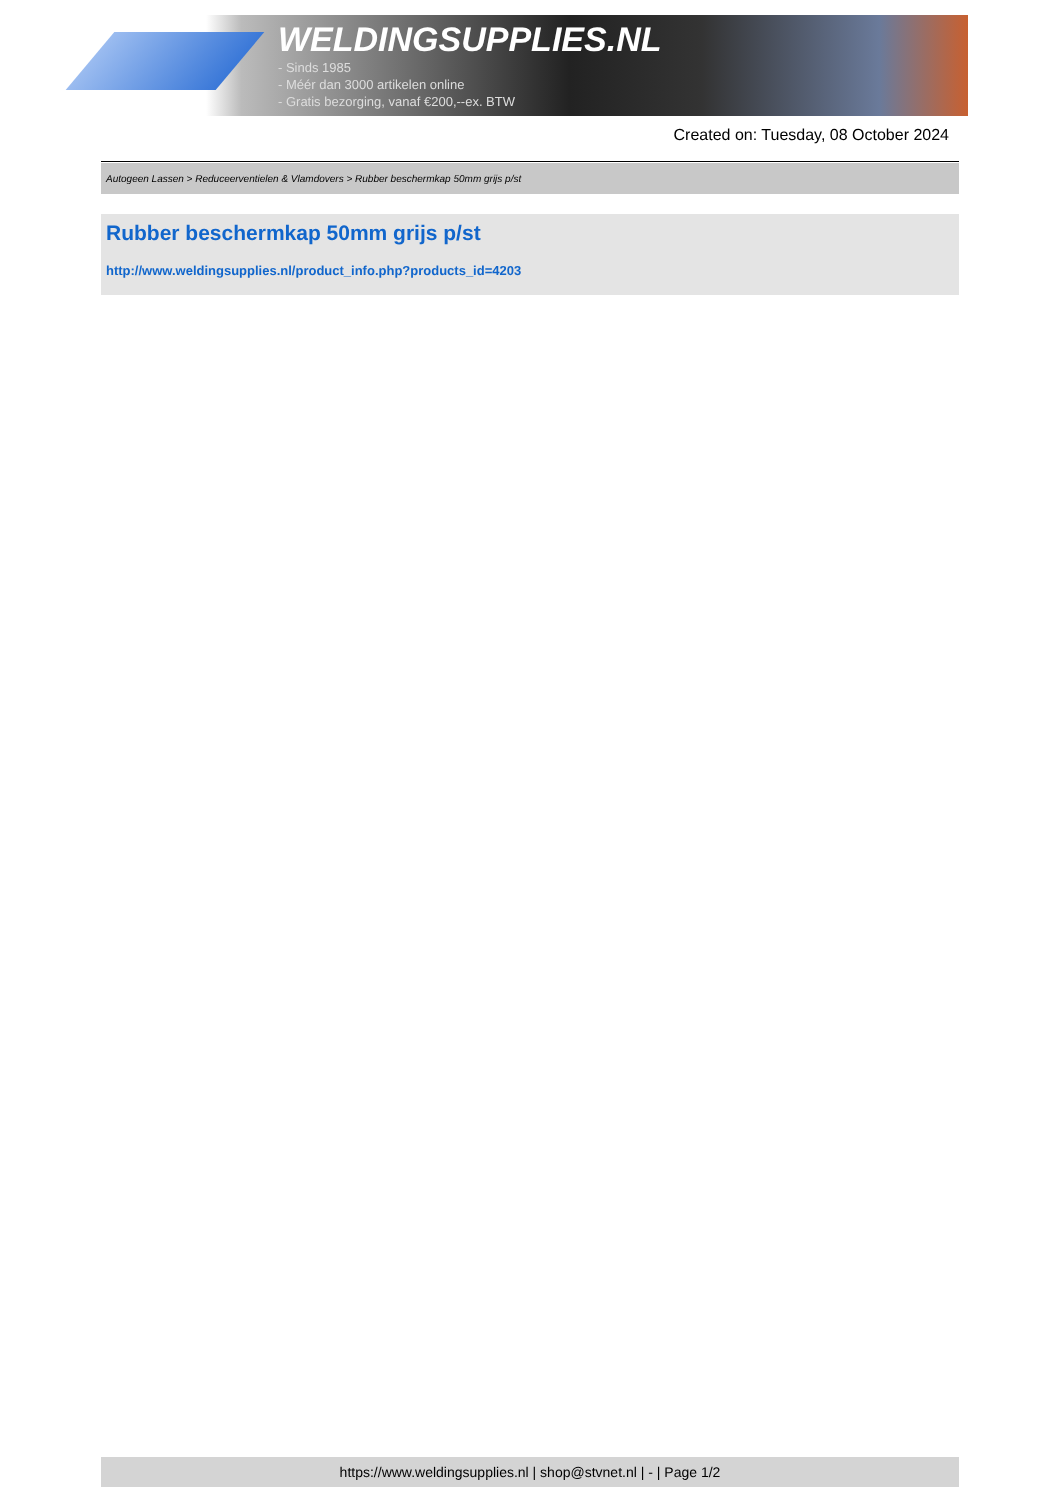WELDINGSUPPLIES.NL
- Sinds 1985
- Méér dan 3000 artikelen online
- Gratis bezorging, vanaf €200,--ex. BTW
Created on: Tuesday, 08 October 2024
Autogeen Lassen > Reduceerventielen & Vlamdovers > Rubber beschermkap 50mm grijs p/st
Rubber beschermkap 50mm grijs p/st
http://www.weldingsupplies.nl/product_info.php?products_id=4203
https://www.weldingsupplies.nl | shop@stvnet.nl | - | Page 1/2